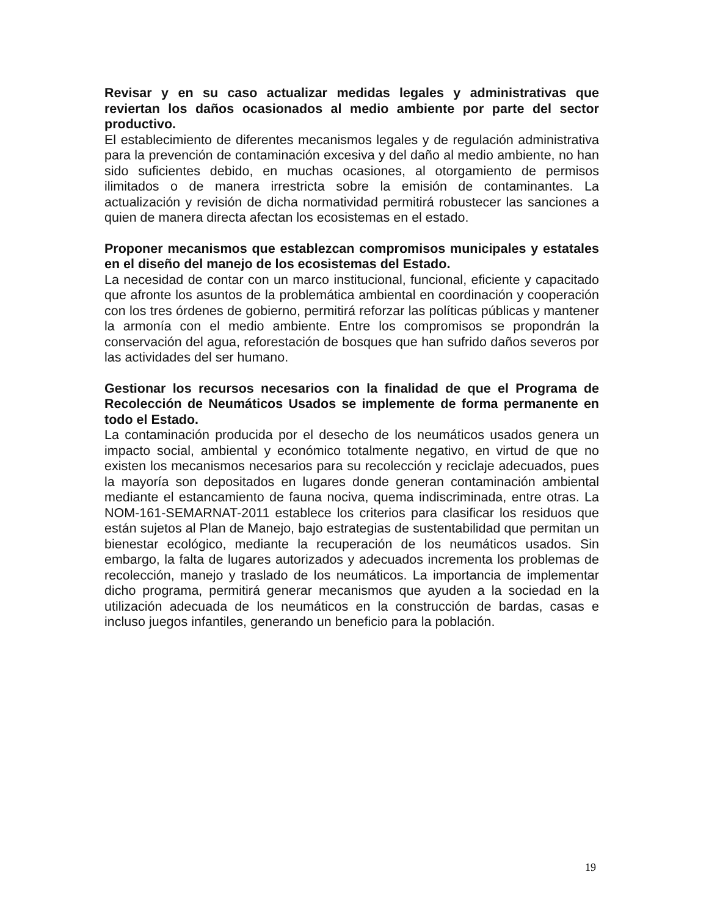Revisar y en su caso actualizar medidas legales y administrativas que reviertan los daños ocasionados al medio ambiente por parte del sector productivo.
El establecimiento de diferentes mecanismos legales y de regulación administrativa para la prevención de contaminación excesiva y del daño al medio ambiente, no han sido suficientes debido, en muchas ocasiones, al otorgamiento de permisos ilimitados o de manera irrestricta sobre la emisión de contaminantes. La actualización y revisión de dicha normatividad permitirá robustecer las sanciones a quien de manera directa afectan los ecosistemas en el estado.
Proponer mecanismos que establezcan compromisos municipales y estatales en el diseño del manejo de los ecosistemas del Estado.
La necesidad de contar con un marco institucional, funcional, eficiente y capacitado que afronte los asuntos de la problemática ambiental en coordinación y cooperación con los tres órdenes de gobierno, permitirá reforzar las políticas públicas y mantener la armonía con el medio ambiente. Entre los compromisos se propondrán la conservación del agua, reforestación de bosques que han sufrido daños severos por las actividades del ser humano.
Gestionar los recursos necesarios con la finalidad de que el Programa de Recolección de Neumáticos Usados se implemente de forma permanente en todo el Estado.
La contaminación producida por el desecho de los neumáticos usados genera un impacto social, ambiental y económico totalmente negativo, en virtud de que no existen los mecanismos necesarios para su recolección y reciclaje adecuados, pues la mayoría son depositados en lugares donde generan contaminación ambiental mediante el estancamiento de fauna nociva, quema indiscriminada, entre otras. La NOM-161-SEMARNAT-2011 establece los criterios para clasificar los residuos que están sujetos al Plan de Manejo, bajo estrategias de sustentabilidad que permitan un bienestar ecológico, mediante la recuperación de los neumáticos usados. Sin embargo, la falta de lugares autorizados y adecuados incrementa los problemas de recolección, manejo y traslado de los neumáticos. La importancia de implementar dicho programa, permitirá generar mecanismos que ayuden a la sociedad en la utilización adecuada de los neumáticos en la construcción de bardas, casas e incluso juegos infantiles, generando un beneficio para la población.
19